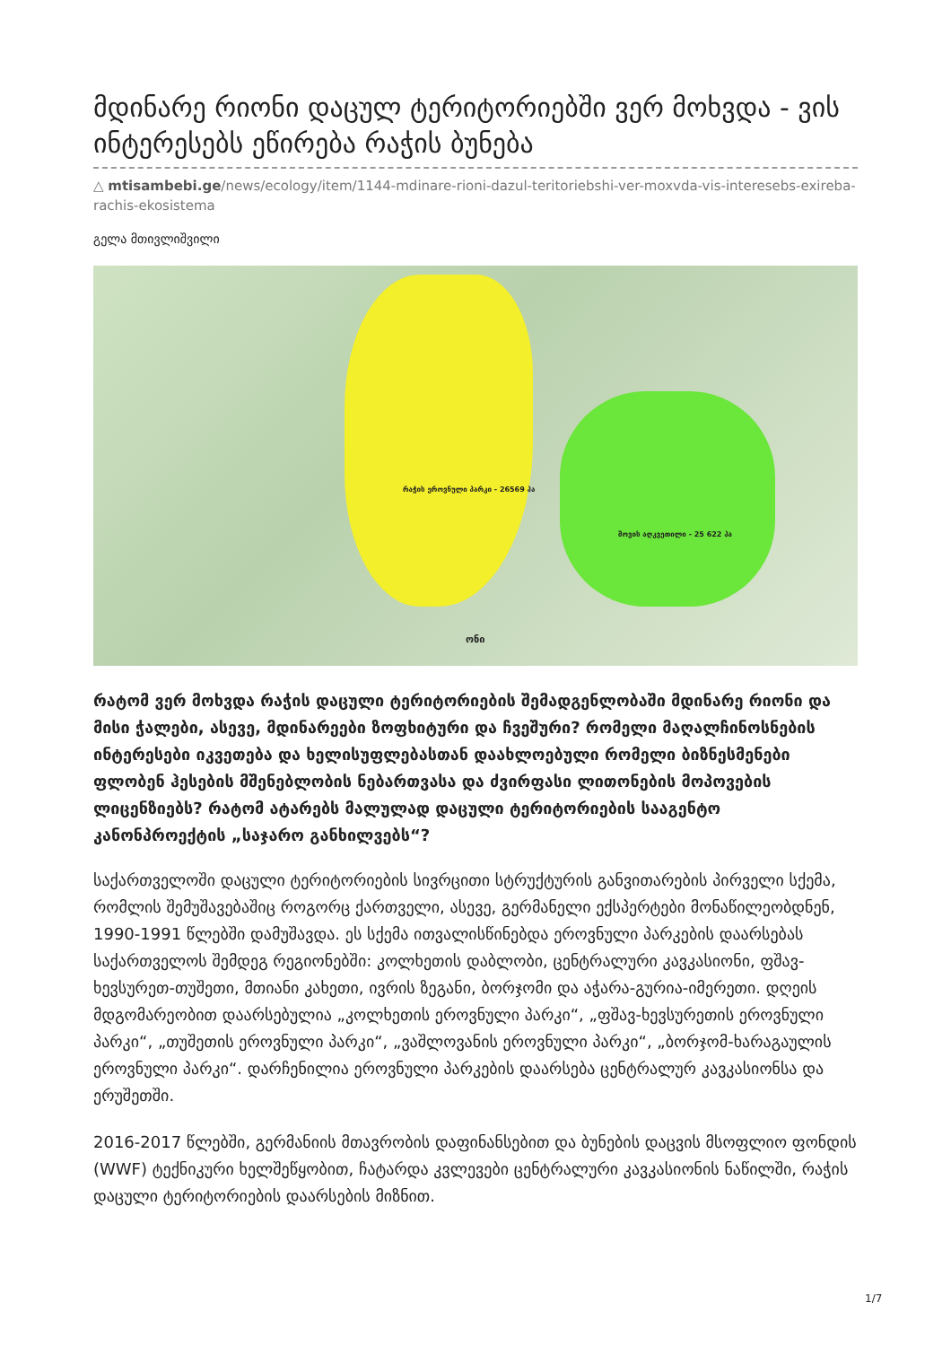მდინარე რიონი დაცულ ტერიტორიებში ვერ მოხვდა - ვის ინტერესებს ეწირება რაჭის ბუნება
△ mtisambebi.ge/news/ecology/item/1144-mdinare-rioni-dazul-teritoriebshi-ver-moxvda-vis-interesebs-exireba-rachis-ekosistema
გელა მთივლიშვილი
რაჭის ეროვნული პარკი - 26569 ჰა
შოვის აღკვეთილი - 25 622 ჰა
ონი
რატომ ვერ მოხვდა რაჭის დაცული ტერიტორიების შემადგენლობაში მდინარე რიონი და მისი ჭალები, ასევე, მდინარეები ზოფხიტური და ჩვეშური? რომელი მაღალჩინოსნების ინტერესები იკვეთება და ხელისუფლებასთან დაახლოებული რომელი ბიზნესმენები ფლობენ ჰესების მშენებლობის ნებართვასა და ძვირფასი ლითონების მოპოვების ლიცენზიებს? რატომ ატარებს მალულად დაცული ტერიტორიების სააგენტო კანონპროექტის „საჯარო განხილვებს“?
საქართველოში დაცული ტერიტორიების სივრცითი სტრუქტურის განვითარების პირველი სქემა, რომლის შემუშავებაშიც როგორც ქართველი, ასევე, გერმანელი ექსპერტები მონაწილეობდნენ, 1990-1991 წლებში დამუშავდა. ეს სქემა ითვალისწინებდა ეროვნული პარკების დაარსებას საქართველოს შემდეგ რეგიონებში: კოლხეთის დაბლობი, ცენტრალური კავკასიონი, ფშავ-ხევსურეთ-თუშეთი, მთიანი კახეთი, ივრის ზეგანი, ბორჯომი და აჭარა-გურია-იმერეთი. დღეის მდგომარეობით დაარსებულია „კოლხეთის ეროვნული პარკი“, „ფშავ-ხევსურეთის ეროვნული პარკი“, „თუშეთის ეროვნული პარკი“, „ვაშლოვანის ეროვნული პარკი“, „ბორჯომ-ხარაგაულის ეროვნული პარკი“. დარჩენილია ეროვნული პარკების დაარსება ცენტრალურ კავკასიონსა და ერუშეთში.
2016-2017 წლებში, გერმანიის მთავრობის დაფინანსებით და ბუნების დაცვის მსოფლიო ფონდის (WWF) ტექნიკური ხელშეწყობით, ჩატარდა კვლევები ცენტრალური კავკასიონის ნაწილში, რაჭის დაცული ტერიტორიების დაარსების მიზნით.
1/7